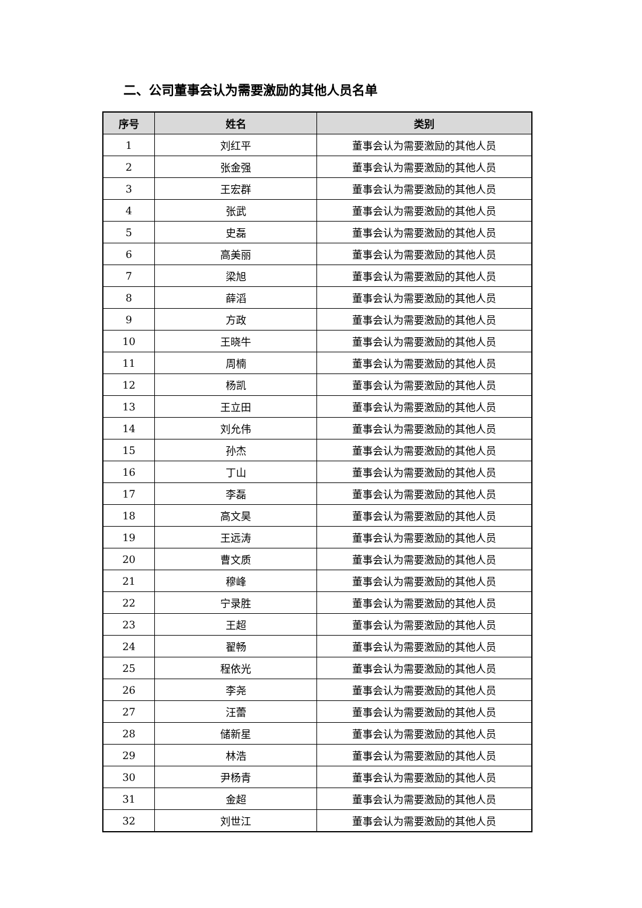二、公司董事会认为需要激励的其他人员名单
| 序号 | 姓名 | 类别 |
| --- | --- | --- |
| 1 | 刘红平 | 董事会认为需要激励的其他人员 |
| 2 | 张金强 | 董事会认为需要激励的其他人员 |
| 3 | 王宏群 | 董事会认为需要激励的其他人员 |
| 4 | 张武 | 董事会认为需要激励的其他人员 |
| 5 | 史磊 | 董事会认为需要激励的其他人员 |
| 6 | 高美丽 | 董事会认为需要激励的其他人员 |
| 7 | 梁旭 | 董事会认为需要激励的其他人员 |
| 8 | 薛滔 | 董事会认为需要激励的其他人员 |
| 9 | 方政 | 董事会认为需要激励的其他人员 |
| 10 | 王晓牛 | 董事会认为需要激励的其他人员 |
| 11 | 周楠 | 董事会认为需要激励的其他人员 |
| 12 | 杨凯 | 董事会认为需要激励的其他人员 |
| 13 | 王立田 | 董事会认为需要激励的其他人员 |
| 14 | 刘允伟 | 董事会认为需要激励的其他人员 |
| 15 | 孙杰 | 董事会认为需要激励的其他人员 |
| 16 | 丁山 | 董事会认为需要激励的其他人员 |
| 17 | 李磊 | 董事会认为需要激励的其他人员 |
| 18 | 高文昊 | 董事会认为需要激励的其他人员 |
| 19 | 王远涛 | 董事会认为需要激励的其他人员 |
| 20 | 曹文质 | 董事会认为需要激励的其他人员 |
| 21 | 穆峰 | 董事会认为需要激励的其他人员 |
| 22 | 宁录胜 | 董事会认为需要激励的其他人员 |
| 23 | 王超 | 董事会认为需要激励的其他人员 |
| 24 | 翟畅 | 董事会认为需要激励的其他人员 |
| 25 | 程依光 | 董事会认为需要激励的其他人员 |
| 26 | 李尧 | 董事会认为需要激励的其他人员 |
| 27 | 汪蕾 | 董事会认为需要激励的其他人员 |
| 28 | 储新星 | 董事会认为需要激励的其他人员 |
| 29 | 林浩 | 董事会认为需要激励的其他人员 |
| 30 | 尹杨青 | 董事会认为需要激励的其他人员 |
| 31 | 金超 | 董事会认为需要激励的其他人员 |
| 32 | 刘世江 | 董事会认为需要激励的其他人员 |